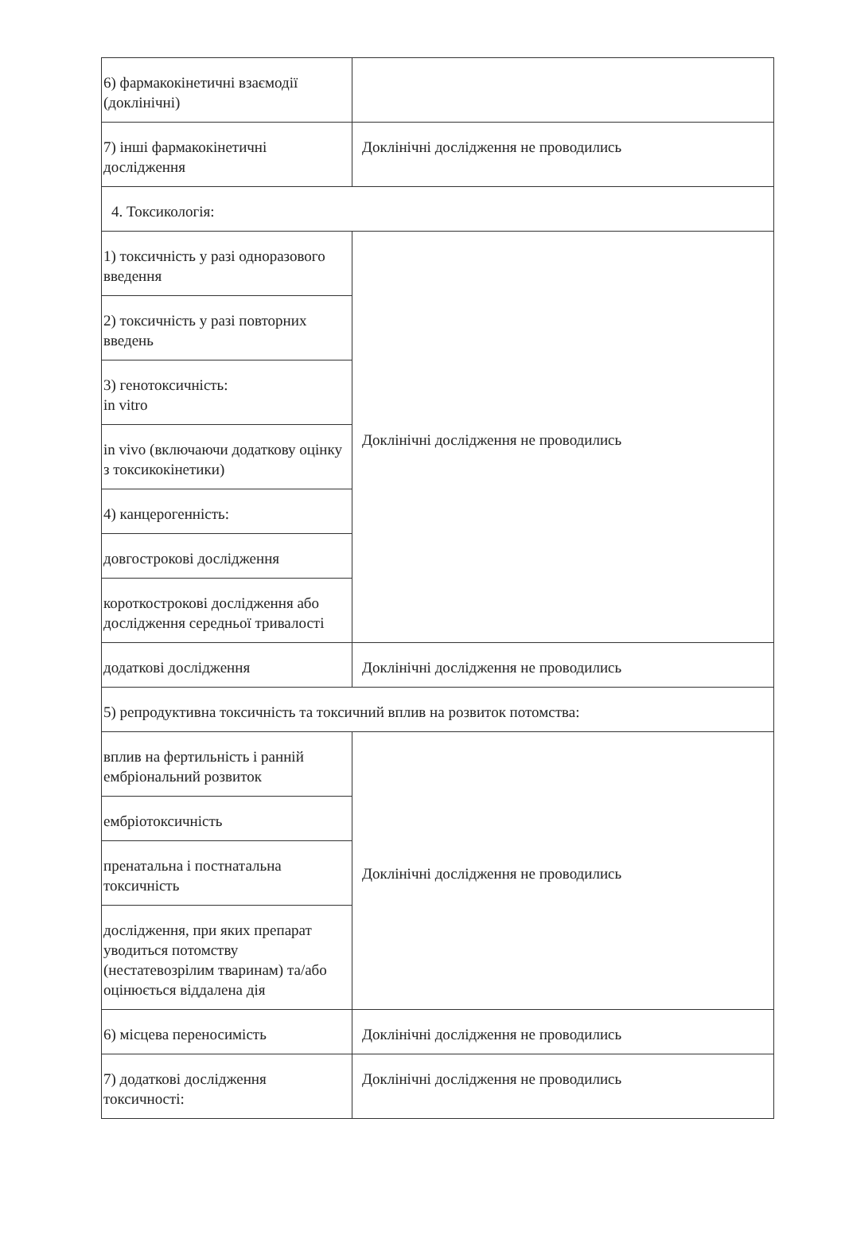| 6) фармакокінетичні взаємодії (доклінічні) | |
| 7) інші фармакокінетичні дослідження | Доклінічні дослідження не проводились |
| 4. Токсикологія: | |
| 1) токсичність у разі одноразового введення | Доклінічні дослідження не проводились |
| 2) токсичність у разі повторних введень | |
| 3) генотоксичність: in vitro | |
| in vivo (включаючи додаткову оцінку з токсикокінетики) | |
| 4) канцерогенність: | |
| довгострокові дослідження | |
| короткострокові дослідження або дослідження середньої тривалості | |
| додаткові дослідження | Доклінічні дослідження не проводились |
| 5) репродуктивна токсичність та токсичний вплив на розвиток потомства: | |
| вплив на фертильність і ранній ембріональний розвиток | Доклінічні дослідження не проводились |
| ембріотоксичність | |
| пренатальна і постнатальна токсичність | |
| дослідження, при яких препарат уводиться потомству (нестатевозрілим тваринам) та/або оцінюється віддалена дія | |
| 6) місцева переносимість | Доклінічні дослідження не проводились |
| 7) додаткові дослідження токсичності: | Доклінічні дослідження не проводились |